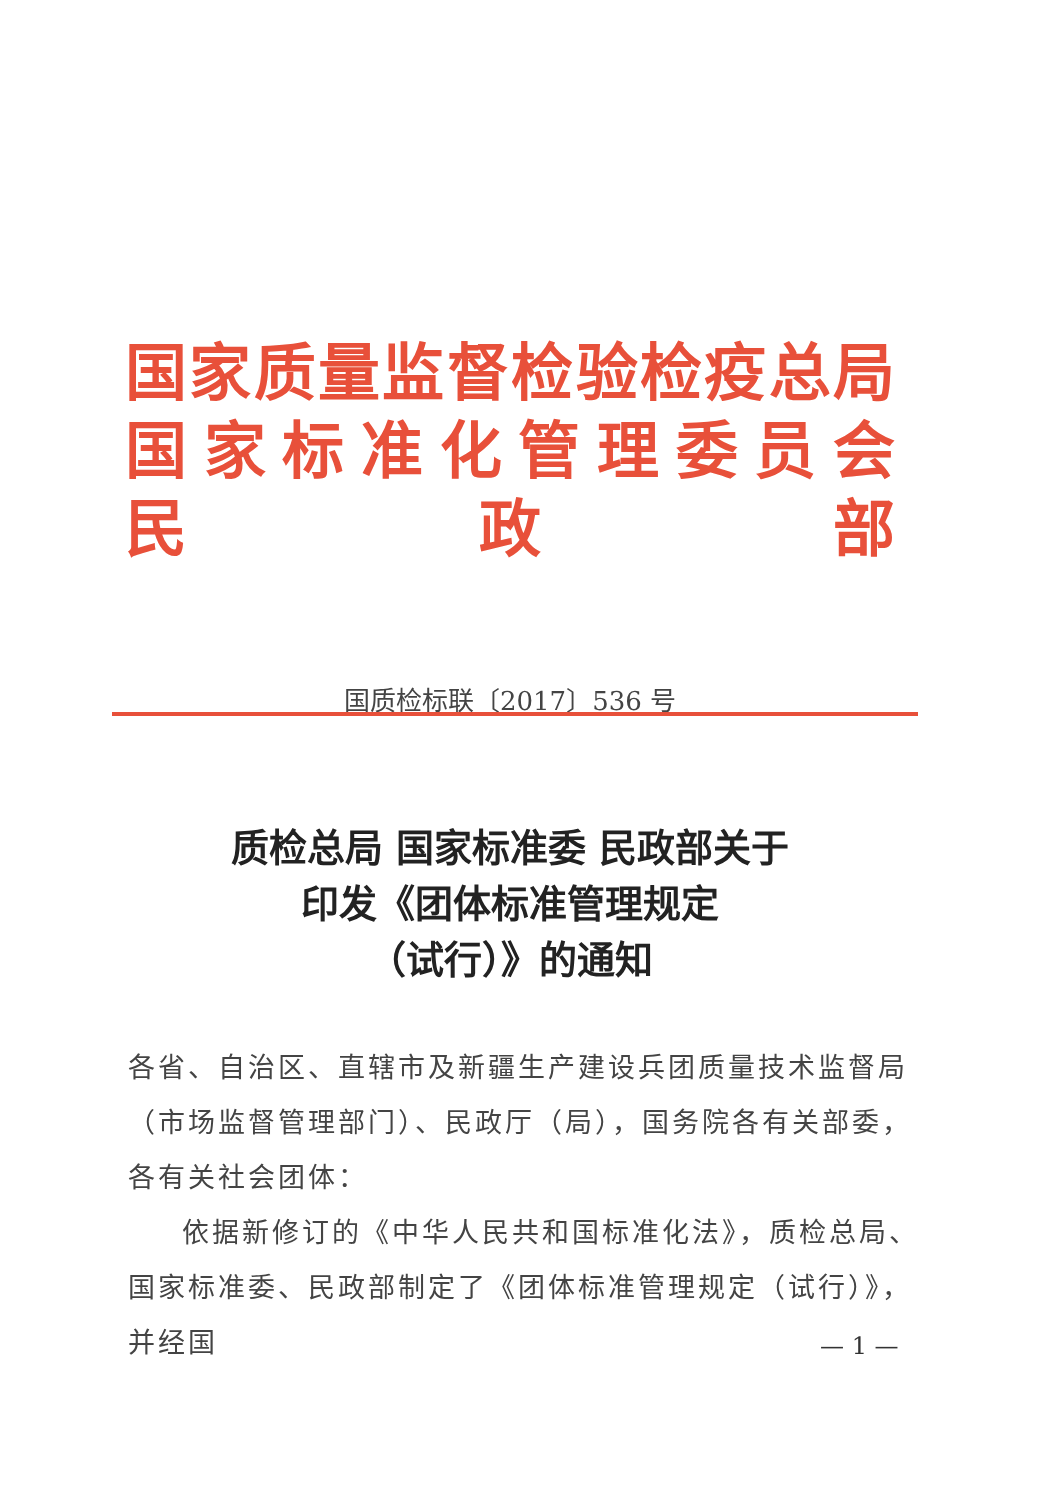国家质量监督检验检疫总局
国家标准化管理委员会
民政部
国质检标联〔2017〕536 号
质检总局 国家标准委 民政部关于
印发《团体标准管理规定
（试行）》的通知
各省、自治区、直辖市及新疆生产建设兵团质量技术监督局（市场监督管理部门）、民政厅（局），国务院各有关部委，各有关社会团体：
依据新修订的《中华人民共和国标准化法》，质检总局、国家标准委、民政部制定了《团体标准管理规定（试行）》，并经国
— 1 —